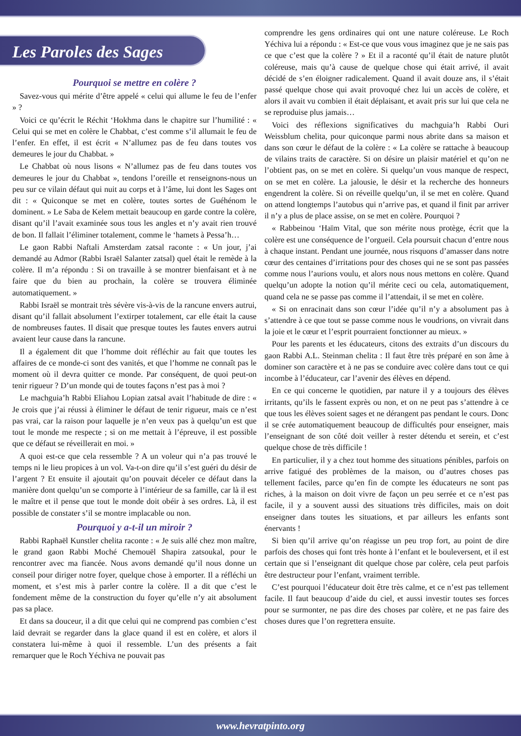Les Paroles des Sages
Pourquoi se mettre en colère ?
Savez-vous qui mérite d’être appelé « celui qui allume le feu de l’enfer » ?
Voici ce qu’écrit le Réchit ‘Hokhma dans le chapitre sur l’humilité : « Celui qui se met en colère le Chabbat, c’est comme s’il allumait le feu de l’enfer. En effet, il est écrit « N’allumez pas de feu dans toutes vos demeures le jour du Chabbat. »
Le Chabbat où nous lisons « N’allumez pas de feu dans toutes vos demeures le jour du Chabbat », tendons l’oreille et renseignons-nous un peu sur ce vilain défaut qui nuit au corps et à l’âme, lui dont les Sages ont dit : « Quiconque se met en colère, toutes sortes de Guéhénom le dominent. » Le Saba de Kelem mettait beaucoup en garde contre la colère, disant qu’il l’avait examinée sous tous les angles et n’y avait rien trouvé de bon. Il fallait l’éliminer totalement, comme le ‘hamets à Pessa’h…
Le gaon Rabbi Naftali Amsterdam zatsal raconte : « Un jour, j’ai demandé au Admor (Rabbi Israël Salanter zatsal) quel était le remède à la colère. Il m’a répondu : Si on travaille à se montrer bienfaisant et à ne faire que du bien au prochain, la colère se trouvera éliminée automatiquement. »
Rabbi Israël se montrait très sévère vis-à-vis de la rancune envers autrui, disant qu’il fallait absolument l’extirper totalement, car elle était la cause de nombreuses fautes. Il disait que presque toutes les fautes envers autrui avaient leur cause dans la rancune.
Il a également dit que l’homme doit réfléchir au fait que toutes les affaires de ce monde-ci sont des vanités, et que l’homme ne connaît pas le moment où il devra quitter ce monde. Par conséquent, de quoi peut-on tenir rigueur ? D’un monde qui de toutes façons n’est pas à moi ?
Le machguia’h Rabbi Eliahou Lopian zatsal avait l’habitude de dire : « Je crois que j’ai réussi à éliminer le défaut de tenir rigueur, mais ce n’est pas vrai, car la raison pour laquelle je n’en veux pas à quelqu’un est que tout le monde me respecte ; si on me mettait à l’épreuve, il est possible que ce défaut se réveillerait en moi. »
A quoi est-ce que cela ressemble ? A un voleur qui n’a pas trouvé le temps ni le lieu propices à un vol. Va-t-on dire qu’il s’est guéri du désir de l’argent ? Et ensuite il ajoutait qu’on pouvait déceler ce défaut dans la manière dont quelqu’un se comporte à l’intérieur de sa famille, car là il est le maître et il pense que tout le monde doit obéir à ses ordres. Là, il est possible de constater s’il se montre implacable ou non.
Pourquoi y a-t-il un miroir ?
Rabbi Raphaël Kunstler chelita raconte : « Je suis allé chez mon maître, le grand gaon Rabbi Moché Chemouël Shapira zatsoukal, pour le rencontrer avec ma fiancée. Nous avons demandé qu’il nous donne un conseil pour diriger notre foyer, quelque chose à emporter. Il a réfléchi un moment, et s’est mis à parler contre la colère. Il a dit que c’est le fondement même de la construction du foyer qu’elle n’y ait absolument pas sa place.
Et dans sa douceur, il a dit que celui qui ne comprend pas combien c’est laid devrait se regarder dans la glace quand il est en colère, et alors il constatera lui-même à quoi il ressemble. L’un des présents a fait remarquer que le Roch Yéchiva ne pouvait pas
comprendre les gens ordinaires qui ont une nature coléreuse. Le Roch Yéchiva lui a répondu : « Est-ce que vous vous imaginez que je ne sais pas ce que c’est que la colère ? » Et il a raconté qu’il était de nature plutôt coléreuse, mais qu’à cause de quelque chose qui était arrivé, il avait décidé de s’en éloigner radicalement. Quand il avait douze ans, il s’était passé quelque chose qui avait provoqué chez lui un accès de colère, et alors il avait vu combien il était déplaisant, et avait pris sur lui que cela ne se reproduise plus jamais…
Voici des réflexions significatives du machguia’h Rabbi Ouri Weissblum chelita, pour quiconque parmi nous abrite dans sa maison et dans son cœur le défaut de la colère : « La colère se rattache à beaucoup de vilains traits de caractère. Si on désire un plaisir matériel et qu’on ne l’obtient pas, on se met en colère. Si quelqu’un vous manque de respect, on se met en colère. La jalousie, le désir et la recherche des honneurs engendrent la colère. Si on réveille quelqu’un, il se met en colère. Quand on attend longtemps l’autobus qui n’arrive pas, et quand il finit par arriver il n’y a plus de place assise, on se met en colère. Pourquoi ?
« Rabbeinou ‘Haïm Vital, que son mérite nous protège, écrit que la colère est une conséquence de l’orgueil. Cela poursuit chacun d’entre nous à chaque instant. Pendant une journée, nous risquons d’amasser dans notre cœur des centaines d’irritations pour des choses qui ne se sont pas passées comme nous l’aurions voulu, et alors nous nous mettons en colère. Quand quelqu’un adopte la notion qu’il mérite ceci ou cela, automatiquement, quand cela ne se passe pas comme il l’attendait, il se met en colère.
« Si on enracinait dans son cœur l’idée qu’il n’y a absolument pas à s’attendre à ce que tout se passe comme nous le voudrions, on vivrait dans la joie et le cœur et l’esprit pourraient fonctionner au mieux. »
Pour les parents et les éducateurs, citons des extraits d’un discours du gaon Rabbi A.L. Steinman chelita : Il faut être très préparé en son âme à dominer son caractère et à ne pas se conduire avec colère dans tout ce qui incombe à l’éducateur, car l’avenir des élèves en dépend.
En ce qui concerne le quotidien, par nature il y a toujours des élèves irritants, qu’ils le fassent exprès ou non, et on ne peut pas s’attendre à ce que tous les élèves soient sages et ne dérangent pas pendant le cours. Donc il se crée automatiquement beaucoup de difficultés pour enseigner, mais l’enseignant de son côté doit veiller à rester détendu et serein, et c’est quelque chose de très difficile !
En particulier, il y a chez tout homme des situations pénibles, parfois on arrive fatigué des problèmes de la maison, ou d’autres choses pas tellement faciles, parce qu’en fin de compte les éducateurs ne sont pas riches, à la maison on doit vivre de façon un peu serrée et ce n’est pas facile, il y a souvent aussi des situations très difficiles, mais on doit enseigner dans toutes les situations, et par ailleurs les enfants sont énervants !
Si bien qu’il arrive qu’on réagisse un peu trop fort, au point de dire parfois des choses qui font très honte à l’enfant et le bouleversent, et il est certain que si l’enseignant dit quelque chose par colère, cela peut parfois être destructeur pour l’enfant, vraiment terrible.
C’est pourquoi l’éducateur doit être très calme, et ce n’est pas tellement facile. Il faut beaucoup d’aide du ciel, et aussi investir toutes ses forces pour se surmonter, ne pas dire des choses par colère, et ne pas faire des choses dures que l’on regrettera ensuite.
www.hevratpinto.org